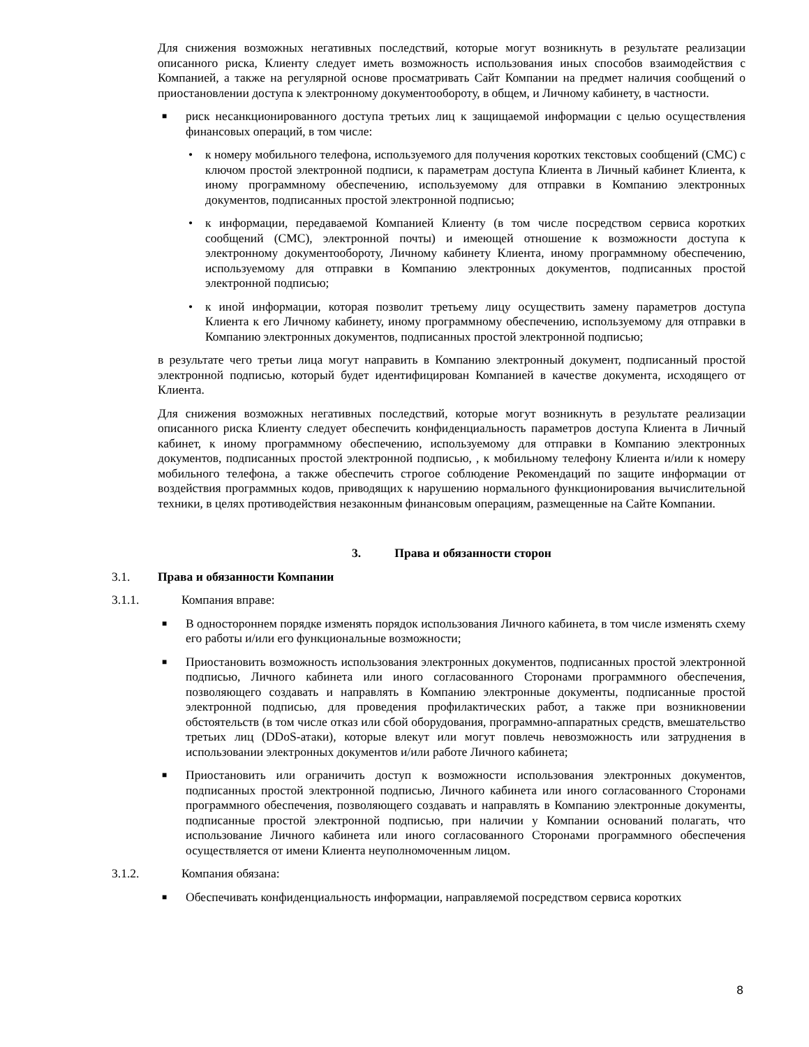Для снижения возможных негативных последствий, которые могут возникнуть в результате реализации описанного риска, Клиенту следует иметь возможность использования иных способов взаимодействия с Компанией, а также на регулярной основе просматривать Сайт Компании на предмет наличия сообщений о приостановлении доступа к электронному документообороту, в общем, и Личному кабинету, в частности.
■ риск несанкционированного доступа третьих лиц к защищаемой информации с целью осуществления финансовых операций, в том числе:
• к номеру мобильного телефона, используемого для получения коротких текстовых сообщений (СМС) с ключом простой электронной подписи, к параметрам доступа Клиента в Личный кабинет Клиента, к иному программному обеспечению, используемому для отправки в Компанию электронных документов, подписанных простой электронной подписью;
• к информации, передаваемой Компанией Клиенту (в том числе посредством сервиса коротких сообщений (СМС), электронной почты) и имеющей отношение к возможности доступа к электронному документообороту, Личному кабинету Клиента, иному программному обеспечению, используемому для отправки в Компанию электронных документов, подписанных простой электронной подписью;
• к иной информации, которая позволит третьему лицу осуществить замену параметров доступа Клиента к его Личному кабинету, иному программному обеспечению, используемому для отправки в Компанию электронных документов, подписанных простой электронной подписью;
в результате чего третьи лица могут направить в Компанию электронный документ, подписанный простой электронной подписью, который будет идентифицирован Компанией в качестве документа, исходящего от Клиента.
Для снижения возможных негативных последствий, которые могут возникнуть в результате реализации описанного риска Клиенту следует обеспечить конфиденциальность параметров доступа Клиента в Личный кабинет, к иному программному обеспечению, используемому для отправки в Компанию электронных документов, подписанных простой электронной подписью, , к мобильному телефону Клиента и/или к номеру мобильного телефона, а также обеспечить строгое соблюдение Рекомендаций по защите информации от воздействия программных кодов, приводящих к нарушению нормального функционирования вычислительной техники, в целях противодействия незаконным финансовым операциям, размещенные на Сайте Компании.
3. Права и обязанности сторон
3.1. Права и обязанности Компании
3.1.1. Компания вправе:
■ В одностороннем порядке изменять порядок использования Личного кабинета, в том числе изменять схему его работы и/или его функциональные возможности;
■ Приостановить возможность использования электронных документов, подписанных простой электронной подписью, Личного кабинета или иного согласованного Сторонами программного обеспечения, позволяющего создавать и направлять в Компанию электронные документы, подписанные простой электронной подписью, для проведения профилактических работ, а также при возникновении обстоятельств (в том числе отказ или сбой оборудования, программно-аппаратных средств, вмешательство третьих лиц (DDoS-атаки), которые влекут или могут повлечь невозможность или затруднения в использовании электронных документов и/или работе Личного кабинета;
■ Приостановить или ограничить доступ к возможности использования электронных документов, подписанных простой электронной подписью, Личного кабинета или иного согласованного Сторонами программного обеспечения, позволяющего создавать и направлять в Компанию электронные документы, подписанные простой электронной подписью, при наличии у Компании оснований полагать, что использование Личного кабинета или иного согласованного Сторонами программного обеспечения осуществляется от имени Клиента неуполномоченным лицом.
3.1.2. Компания обязана:
■ Обеспечивать конфиденциальность информации, направляемой посредством сервиса коротких
8